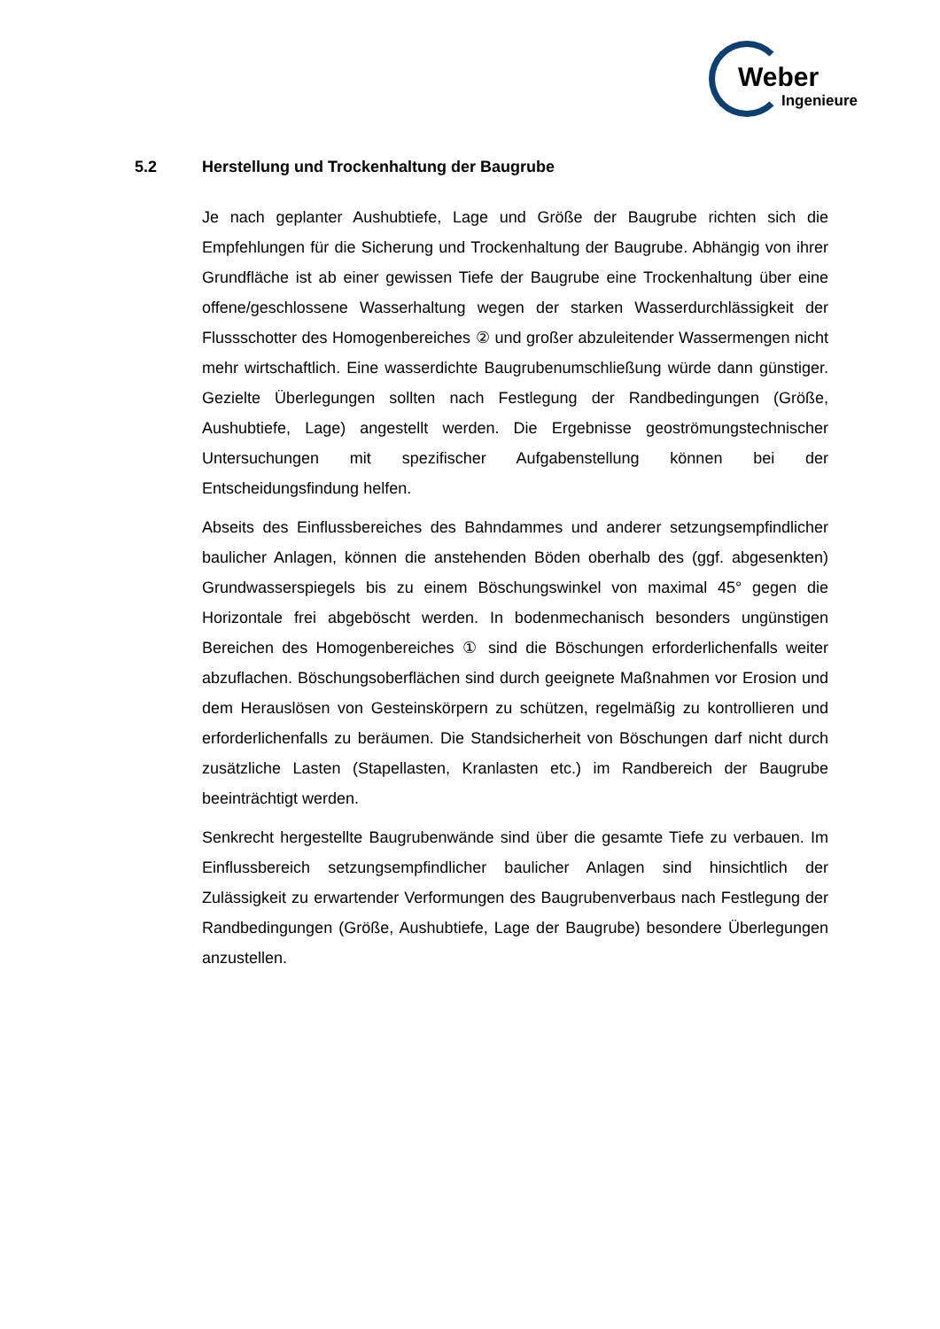Weber
Ingenieure
5.2 Herstellung und Trockenhaltung der Baugrube
Je nach geplanter Aushubtiefe, Lage und Größe der Baugrube richten sich die Empfehlungen für die Sicherung und Trockenhaltung der Baugrube. Abhängig von ihrer Grundfläche ist ab einer gewissen Tiefe der Baugrube eine Trockenhaltung über eine offene/geschlossene Wasserhaltung wegen der starken Wasserdurchlässigkeit der Flussschotter des Homogenbereiches ② und großer abzuleitender Wassermengen nicht mehr wirtschaftlich. Eine wasserdichte Baugrubenumschließung würde dann günstiger. Gezielte Überlegungen sollten nach Festlegung der Randbedingungen (Größe, Aushubtiefe, Lage) angestellt werden. Die Ergebnisse geoströmungstechnischer Untersuchungen mit spezifischer Aufgabenstellung können bei der Entscheidungsfindung helfen.
Abseits des Einflussbereiches des Bahndammes und anderer setzungsempfindlicher baulicher Anlagen, können die anstehenden Böden oberhalb des (ggf. abgesenkten) Grundwasserspiegels bis zu einem Böschungswinkel von maximal 45° gegen die Horizontale frei abgeböscht werden. In bodenmechanisch besonders ungünstigen Bereichen des Homogenbereiches ① sind die Böschungen erforderlichenfalls weiter abzuflachen. Böschungsoberflächen sind durch geeignete Maßnahmen vor Erosion und dem Herauslösen von Gesteinskörpern zu schützen, regelmäßig zu kontrollieren und erforderlichenfalls zu beräumen. Die Standsicherheit von Böschungen darf nicht durch zusätzliche Lasten (Stapellasten, Kranlasten etc.) im Randbereich der Baugrube beeinträchtigt werden.
Senkrecht hergestellte Baugrubenwände sind über die gesamte Tiefe zu verbauen. Im Einflussbereich setzungsempfindlicher baulicher Anlagen sind hinsichtlich der Zulässigkeit zu erwartender Verformungen des Baugrubenverbaus nach Festlegung der Randbedingungen (Größe, Aushubtiefe, Lage der Baugrube) besondere Überlegungen anzustellen.